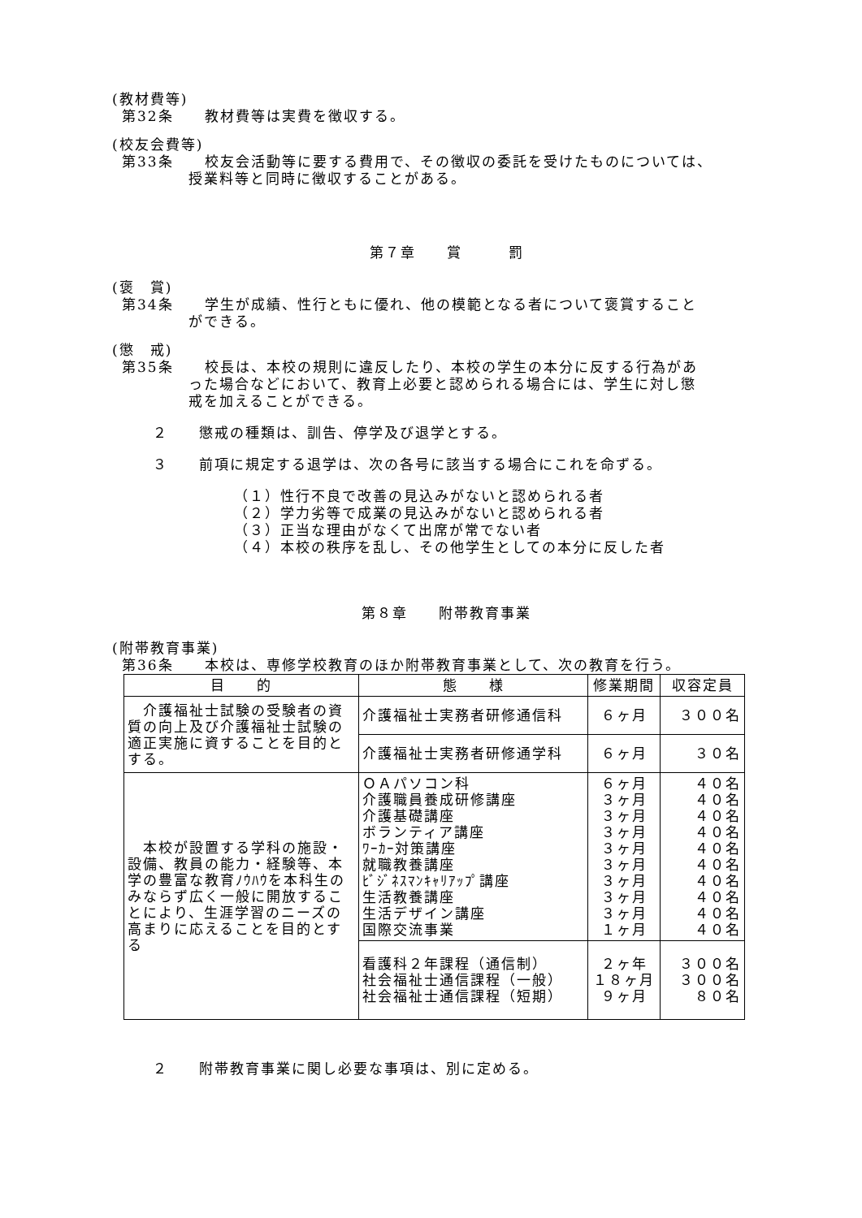(教材費等)
第32条　　教材費等は実費を徴収する。
(校友会費等)
第33条　　校友会活動等に要する費用で、その徴収の委託を受けたものについては、
授業料等と同時に徴収することがある。
第７章　　賞　　　罰
(褒　賞)
第34条　　学生が成績、性行ともに優れ、他の模範となる者について褒賞すること
ができる。
(懲　戒)
第35条　　校長は、本校の規則に違反したり、本校の学生の本分に反する行為があ
った場合などにおいて、教育上必要と認められる場合には、学生に対し懲
戒を加えることができる。
２　　懲戒の種類は、訓告、停学及び退学とする。
３　　前項に規定する退学は、次の各号に該当する場合にこれを命ずる。
（１）性行不良で改善の見込みがないと認められる者
（２）学力劣等で成業の見込みがないと認められる者
（３）正当な理由がなくて出席が常でない者
（４）本校の秩序を乱し、その他学生としての本分に反した者
第８章　　附帯教育事業
(附帯教育事業)
第36条　　本校は、専修学校教育のほか附帯教育事業として、次の教育を行う。
| 目 的 | 態 様 | 修業期間 | 収容定員 |
| --- | --- | --- | --- |
| 介護福祉士試験の受験者の資質の向上及び介護福祉士試験の適正実施に資することを目的とする。 | 介護福祉士実務者研修通信科 | ６ヶ月 | ３００名 |
| | 介護福祉士実務者研修通学科 | ６ヶ月 | ３０名 |
| 本校が設置する学科の施設・設備、教員の能力・経験等、本学の豊富な教育ﾉｳﾊｳを本科生のみならず広く一般に開放することにより、生涯学習のニーズの高まりに応えることを目的とする | ＯＡパソコン科 介護職員養成研修講座 介護基礎講座 ボランティア講座 ﾜｰｶｰ対策講座 就職教養講座 ﾋﾞｼﾞﾈｽﾏﾝｷｬﾘｱｯﾌﾟ講座 生活教養講座 生活デザイン講座 国際交流事業 | ６ヶ月 ３ヶ月 ３ヶ月 ３ヶ月 ３ヶ月 ３ヶ月 ３ヶ月 ３ヶ月 ３ヶ月 １ヶ月 | ４０名 ４０名 ４０名 ４０名 ４０名 ４０名 ４０名 ４０名 ４０名 ４０名 |
| | 看護科２年課程（通信制） 社会福祉士通信課程（一般） 社会福祉士通信課程（短期） | ２ヶ年 １８ヶ月 ９ヶ月 | ３００名 ３００名 ８０名 |
２　　附帯教育事業に関し必要な事項は、別に定める。